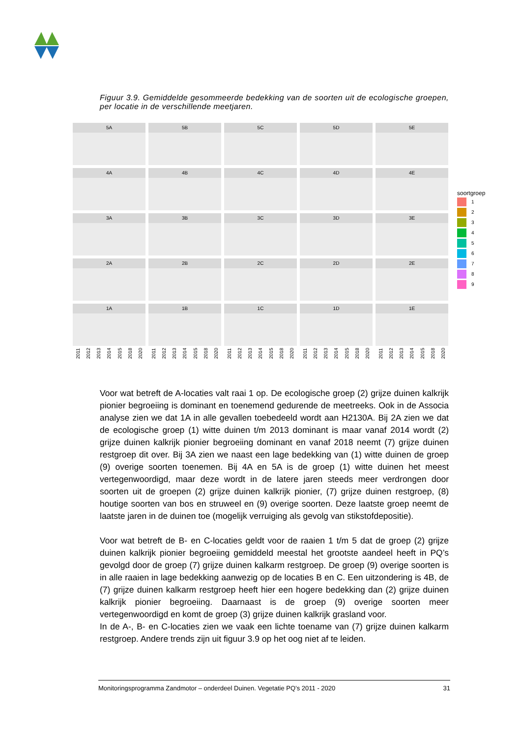Figuur 3.9. Gemiddelde gesommeerde bedekking van de soorten uit de ecologische groepen, per locatie in de verschillende meetjaren.
5A
5B
5C
5D
5E
4A
4B
4C
4D
4E
3A
3B
3C
3D
3E
2A
2B
2C
2D
2E
1A
1B
1C
1D
1E
2011 2012 2013 2014 2015 2018 2020
2011 2012 2013 2014 2015 2018 2020
2011 2012 2013 2014 2015 2018 2020
2011 2012 2013 2014 2015 2018 2020
2011 2012 2013 2014 2015 2018 2020
soortgroep
1
2
3
4
5
6
7
8
9
Voor wat betreft de A-locaties valt raai 1 op. De ecologische groep (2) grijze duinen kalkrijk pionier begroeiing is dominant en toenemend gedurende de meetreeks. Ook in de Associa analyse zien we dat 1A in alle gevallen toebedeeld wordt aan H2130A. Bij 2A zien we dat de ecologische groep (1) witte duinen t/m 2013 dominant is maar vanaf 2014 wordt (2) grijze duinen kalkrijk pionier begroeiing dominant en vanaf 2018 neemt (7) grijze duinen restgroep dit over. Bij 3A zien we naast een lage bedekking van (1) witte duinen de groep (9) overige soorten toenemen. Bij 4A en 5A is de groep (1) witte duinen het meest vertegenwoordigd, maar deze wordt in de latere jaren steeds meer verdrongen door soorten uit de groepen (2) grijze duinen kalkrijk pionier, (7) grijze duinen restgroep, (8) houtige soorten van bos en struweel en (9) overige soorten. Deze laatste groep neemt de laatste jaren in de duinen toe (mogelijk verruiging als gevolg van stikstofdepositie).
Voor wat betreft de B- en C-locaties geldt voor de raaien 1 t/m 5 dat de groep (2) grijze duinen kalkrijk pionier begroeiing gemiddeld meestal het grootste aandeel heeft in PQ’s gevolgd door de groep (7) grijze duinen kalkarm restgroep. De groep (9) overige soorten is in alle raaien in lage bedekking aanwezig op de locaties B en C. Een uitzondering is 4B, de (7) grijze duinen kalkarm restgroep heeft hier een hogere bedekking dan (2) grijze duinen kalkrijk pionier begroeiing. Daarnaast is de groep (9) overige soorten meer vertegenwoordigd en komt de groep (3) grijze duinen kalkrijk grasland voor.
In de A-, B- en C-locaties zien we vaak een lichte toename van (7) grijze duinen kalkarm restgroep. Andere trends zijn uit figuur 3.9 op het oog niet af te leiden.
Monitoringsprogramma Zandmotor – onderdeel Duinen. Vegetatie PQ’s 2011 - 2020 31